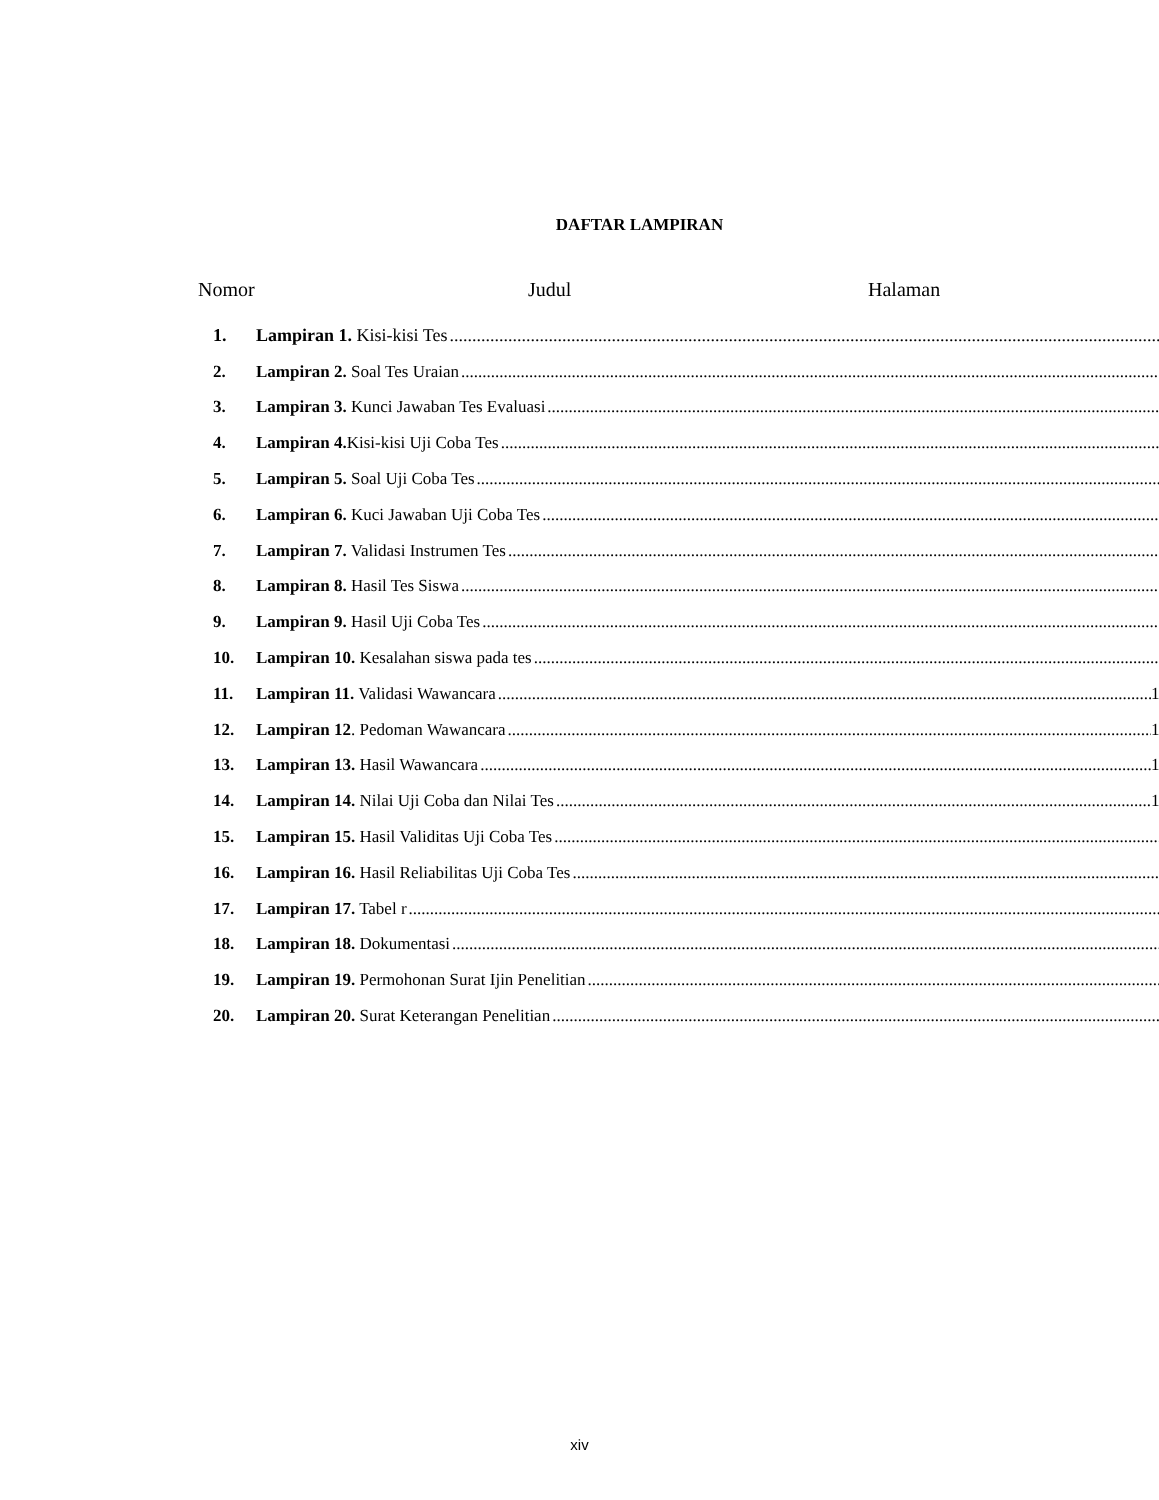DAFTAR LAMPIRAN
Nomor Judul Halaman
1. Lampiran 1. Kisi-kisi Tes
2. Lampiran 2. Soal Tes Uraian
3. Lampiran 3. Kunci Jawaban Tes Evaluasi
4. Lampiran 4. Kisi-kisi Uji Coba Tes
5. Lampiran 5. Soal Uji Coba Tes
6. Lampiran 6. Kuci Jawaban Uji Coba Tes
7. Lampiran 7. Validasi Instrumen Tes
8. Lampiran 8. Hasil Tes Siswa
9. Lampiran 9. Hasil Uji Coba Tes
10. Lampiran 10. Kesalahan siswa pada tes
11. Lampiran 11. Validasi Wawancara 1
12. Lampiran 12. Pedoman Wawancara 1
13. Lampiran 13. Hasil Wawancara 1
14. Lampiran 14. Nilai Uji Coba dan Nilai Tes 1
15. Lampiran 15. Hasil Validitas Uji Coba Tes
16. Lampiran 16. Hasil Reliabilitas Uji Coba Tes
17. Lampiran 17. Tabel r
18. Lampiran 18. Dokumentasi
19. Lampiran 19. Permohonan Surat Ijin Penelitian
20. Lampiran 20. Surat Keterangan Penelitian
xiv